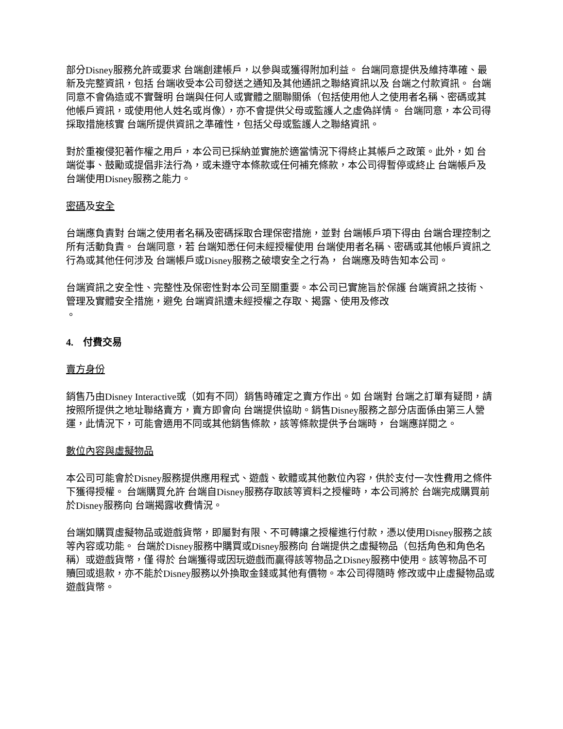部分Disney服務允許或要求 台端創建帳戶，以參與或獲得附加利益。 台端同意提供及維持準確、最新及完整資訊，包括 台端收受本公司發送之通知及其他通訊之聯絡資訊以及 台端之付款資訊。 台端同意不會偽造或不實聲明 台端與任何人或實體之關聯關係（包括使用他人之使用者名稱、密碼或其他帳戶資訊，或使用他人姓名或肖像），亦不會提供父母或監護人之虛偽詳情。 台端同意，本公司得採取措施核實 台端所提供資訊之準確性，包括父母或監護人之聯絡資訊。
對於重複侵犯著作權之用戶，本公司已採納並實施於適當情況下得終止其帳戶之政策。此外，如 台端從事、鼓勵或提倡非法行為，或未遵守本條款或任何補充條款，本公司得暫停或終止 台端帳戶及 台端使用Disney服務之能力。
密碼及安全
台端應負責對 台端之使用者名稱及密碼採取合理保密措施，並對 台端帳戶項下得由 台端合理控制之所有活動負責。 台端同意，若 台端知悉任何未經授權使用 台端使用者名稱、密碼或其他帳戶資訊之行為或其他任何涉及 台端帳戶或Disney服務之破壞安全之行為， 台端應及時告知本公司。
台端資訊之安全性、完整性及保密性對本公司至關重要。本公司已實施旨於保護 台端資訊之技術、管理及實體安全措施，避免 台端資訊遭未經授權之存取、揭露、使用及修改
。
4. 付費交易
賣方身份
銷售乃由Disney Interactive或（如有不同）銷售時確定之賣方作出。如 台端對 台端之訂單有疑問，請按照所提供之地址聯絡賣方，賣方即會向 台端提供協助。銷售Disney服務之部分店面係由第三人營運，此情況下，可能會適用不同或其他銷售條款，該等條款提供予台端時， 台端應詳閱之。
數位內容與虛擬物品
本公司可能會於Disney服務提供應用程式、遊戲、軟體或其他數位內容，供於支付一次性費用之條件下獲得授權。 台端購買允許 台端自Disney服務存取該等資料之授權時，本公司將於 台端完成購買前於Disney服務向 台端揭露收費情況。
台端如購買虛擬物品或遊戲貨幣，即屬對有限、不可轉讓之授權進行付款，憑以使用Disney服務之該等內容或功能。 台端於Disney服務中購買或Disney服務向 台端提供之虛擬物品（包括角色和角色名稱）或遊戲貨幣，僅 得於 台端獲得或因玩遊戲而贏得該等物品之Disney服務中使用。該等物品不可贖回或退款，亦不能於Disney服務以外換取金錢或其他有價物。本公司得隨時 修改或中止虛擬物品或遊戲貨幣。